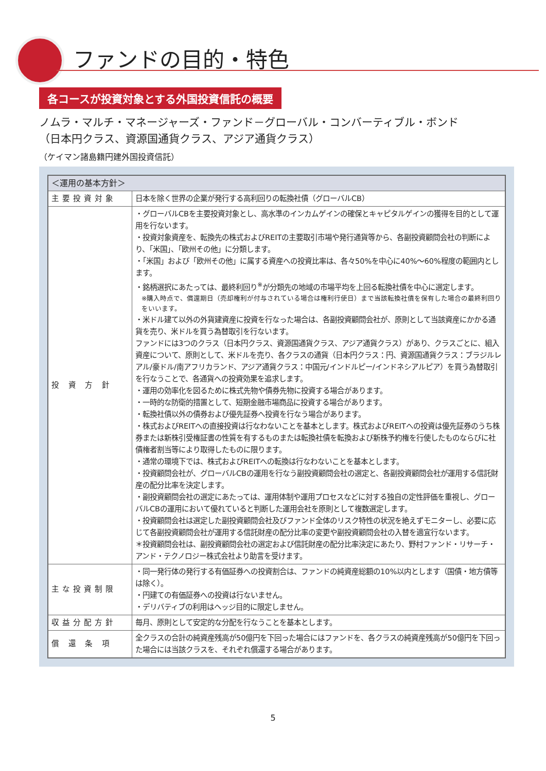ファンドの目的・特色
各コースが投資対象とする外国投資信託の概要
ノムラ・マルチ・マネージャーズ・ファンド－グローバル・コンバーティブル・ボンド
（日本円クラス、資源国通貨クラス、アジア通貨クラス）
（ケイマン諸島籍円建外国投資信託）
| ＜運用の基本方針＞ | |
| --- | --- |
| 主要投資対象 | 日本を除く世界の企業が発行する高利回りの転換社債（グローバルCB） |
| 投 資 方 針 | ・グローバルCBを主要投資対象とし、高水準のインカムゲインの確保とキャピタルゲインの獲得を目的として運用を行ないます。 ・投資対象資産を、転換先の株式およびREITの主要取引市場や発行通貨等から、各副投資顧問会社の判断により、「米国」、「欧州その他」に分類します。 ・「米国」および「欧州その他」に属する資産への投資比率は、各々50%を中心に40%～60%程度の範囲内とします。 ・銘柄選択にあたっては、最終利回り<sup>※</sup>が分類先の地域の市場平均を上回る転換社債を中心に選定します。 ※購入時点で、償還期日（売却権利が付与されている場合は権利行使日）まで当該転換社債を保有した場合の最終利回りをいいます。 ・米ドル建て以外の外貨建資産に投資を行なった場合は、各副投資顧問会社が、原則として当該資産にかかる通貨を売り、米ドルを買う為替取引を行ないます。 ファンドには3つのクラス（日本円クラス、資源国通貨クラス、アジア通貨クラス）があり、クラスごとに、組入資産について、原則として、米ドルを売り、各クラスの通貨（日本円クラス：円、資源国通貨クラス：ブラジルレアル/豪ドル/南アフリカランド、アジア通貨クラス：中国元/インドルピー/インドネシアルピア）を買う為替取引を行なうことで、各通貨への投資効果を追求します。 ・運用の効率化を図るために株式先物や債券先物に投資する場合があります。 ・一時的な防衛的措置として、短期金融市場商品に投資する場合があります。 ・転換社債以外の債券および優先証券へ投資を行なう場合があります。 ・株式およびREITへの直接投資は行なわないことを基本とします。株式およびREITへの投資は優先証券のうち株券または新株引受権証書の性質を有するものまたは転換社債を転換および新株予約権を行使したものならびに社債権者割当等により取得したものに限ります。 ・通常の環境下では、株式およびREITへの転換は行なわないことを基本とします。 ・投資顧問会社が、グローバルCBの運用を行なう副投資顧問会社の選定と、各副投資顧問会社が運用する信託財産の配分比率を決定します。 ・副投資顧問会社の選定にあたっては、運用体制や運用プロセスなどに対する独自の定性評価を重視し、グローバルCBの運用において優れていると判断した運用会社を原則として複数選定します。 ・投資顧問会社は選定した副投資顧問会社及びファンド全体のリスク特性の状況を絶えずモニターし、必要に応じて各副投資顧問会社が運用する信託財産の配分比率の変更や副投資顧問会社の入替を適宜行ないます。 ＊投資顧問会社は、副投資顧問会社の選定および信託財産の配分比率決定にあたり、野村ファンド・リサーチ・アンド・テクノロジー株式会社より助言を受けます。 |
| 主な投資制限 | ・同一発行体の発行する有価証券への投資割合は、ファンドの純資産総額の10%以内とします（国債・地方債等は除く）。 ・円建ての有価証券への投資は行ないません。 ・デリバティブの利用はヘッジ目的に限定しません。 |
| 収益分配方針 | 毎月、原則として安定的な分配を行なうことを基本とします。 |
| 償 還 条 項 | 全クラスの合計の純資産残高が50億円を下回った場合にはファンドを、各クラスの純資産残高が50億円を下回った場合には当該クラスを、それぞれ償還する場合があります。 |
5